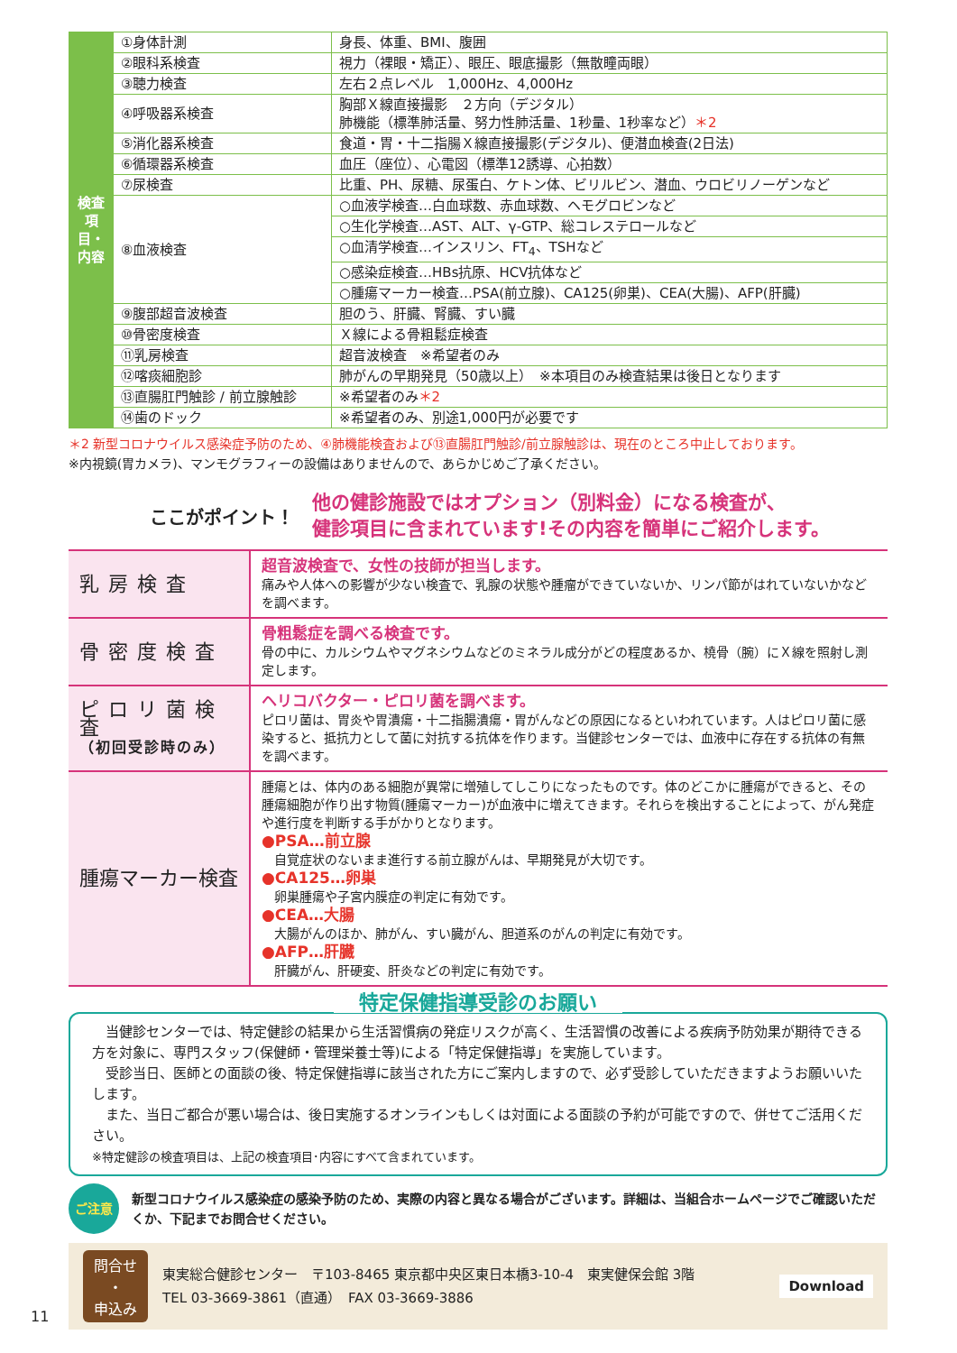| 検査項目・内容 | ①身体計測 | 身長、体重、BMI、腹囲 |
| | ②眼科系検査 | 視力（裸眼・矯正）、眼圧、眼底撮影（無散瞳両眼） |
| | ③聴力検査 | 左右２点レベル 1,000Hz、4,000Hz |
| | ④呼吸器系検査 | 胸部Ｘ線直接撮影 ２方向（デジタル） 肺機能（標準肺活量、努力性肺活量、1秒量、1秒率など） ＊2 |
| | ⑤消化器系検査 | 食道・胃・十二指腸Ｘ線直接撮影(デジタル)、便潜血検査(2日法) |
| | ⑥循環器系検査 | 血圧（座位）、心電図（標準12誘導、心拍数） |
| | ⑦尿検査 | 比重、PH、尿糖、尿蛋白、ケトン体、ビリルビン、潜血、ウロビリノーゲンなど |
| | ⑧血液検査 | ○血液学検査…白血球数、赤血球数、ヘモグロビンなど |
| | | ○生化学検査…AST、ALT、γ-GTP、総コレステロールなど |
| | | ○血清学検査…インスリン、FT<sub>4</sub>、TSHなど |
| | | ○感染症検査…HBs抗原、HCV抗体など |
| | | ○腫瘍マーカー検査…PSA(前立腺)、CA125(卵巣)、CEA(大腸)、AFP(肝臓) |
| | ⑨腹部超音波検査 | 胆のう、肝臓、腎臓、すい臓 |
| | ⑩骨密度検査 | Ｘ線による骨粗鬆症検査 |
| | ⑪乳房検査 | 超音波検査 ※希望者のみ |
| | ⑫喀痰細胞診 | 肺がんの早期発見（50歳以上） ※本項目のみ検査結果は後日となります |
| | ⑬直腸肛門触診 / 前立腺触診 | ※希望者のみ ＊2 |
| | ⑭歯のドック | ※希望者のみ、別途1,000円が必要です |
＊2 新型コロナウイルス感染症予防のため、④肺機能検査および⑬直腸肛門触診/前立腺触診は、現在のところ中止しております。
※内視鏡(胃カメラ)、マンモグラフィーの設備はありませんので、あらかじめご了承ください。
ここがポイント！
他の健診施設ではオプション（別料金）になる検査が、
健診項目に含まれています!その内容を簡単にご紹介します。
| 乳房検査 | 超音波検査で、女性の技師が担当します。 痛みや人体への影響が少ない検査で、乳腺の状態や腫瘤ができていないか、リンパ節がはれていないかなどを調べます。 |
| 骨密度検査 | 骨粗鬆症を調べる検査です。 骨の中に、カルシウムやマグネシウムなどのミネラル成分がどの程度あるか、橈骨（腕）にＸ線を照射し測定します。 |
| ピロリ菌検査 （初回受診時のみ） | ヘリコバクター・ピロリ菌を調べます。 ピロリ菌は、胃炎や胃潰瘍・十二指腸潰瘍・胃がんなどの原因になるといわれています。人はピロリ菌に感染すると、抵抗力として菌に対抗する抗体を作ります。当健診センターでは、血液中に存在する抗体の有無を調べます。 |
| 腫瘍マーカー検査 | 腫瘍とは、体内のある細胞が異常に増殖してしこりになったものです。体のどこかに腫瘍ができると、その腫瘍細胞が作り出す物質(腫瘍マーカー)が血液中に増えてきます。それらを検出することによって、がん発症や進行度を判断する手がかりとなります。 ●PSA…前立腺 自覚症状のないまま進行する前立腺がんは、早期発見が大切です。 ●CA125…卵巣 卵巣腫瘍や子宮内膜症の判定に有効です。 ●CEA…大腸 大腸がんのほか、肺がん、すい臓がん、胆道系のがんの判定に有効です。 ●AFP…肝臓 肝臓がん、肝硬変、肝炎などの判定に有効です。 |
特定保健指導受診のお願い
　当健診センターでは、特定健診の結果から生活習慣病の発症リスクが高く、生活習慣の改善による疾病予防効果が期待できる方を対象に、専門スタッフ(保健師・管理栄養士等)による「特定保健指導」を実施しています。
　受診当日、医師との面談の後、特定保健指導に該当された方にご案内しますので、必ず受診していただきますようお願いいたします。
　また、当日ご都合が悪い場合は、後日実施するオンラインもしくは対面による面談の予約が可能ですので、併せてご活用ください。
※特定健診の検査項目は、上記の検査項目･内容にすべて含まれています。
ご注意
新型コロナウイルス感染症の感染予防のため、実際の内容と異なる場合がございます。詳細は、当組合ホームページでご確認いただくか、下記までお問合せください。
問合せ
・
申込み
東実総合健診センター　〒103-8465 東京都中央区東日本橋3-10-4　東実健保会館 3階
TEL 03-3669-3861（直通）　FAX 03-3669-3886
Download
11